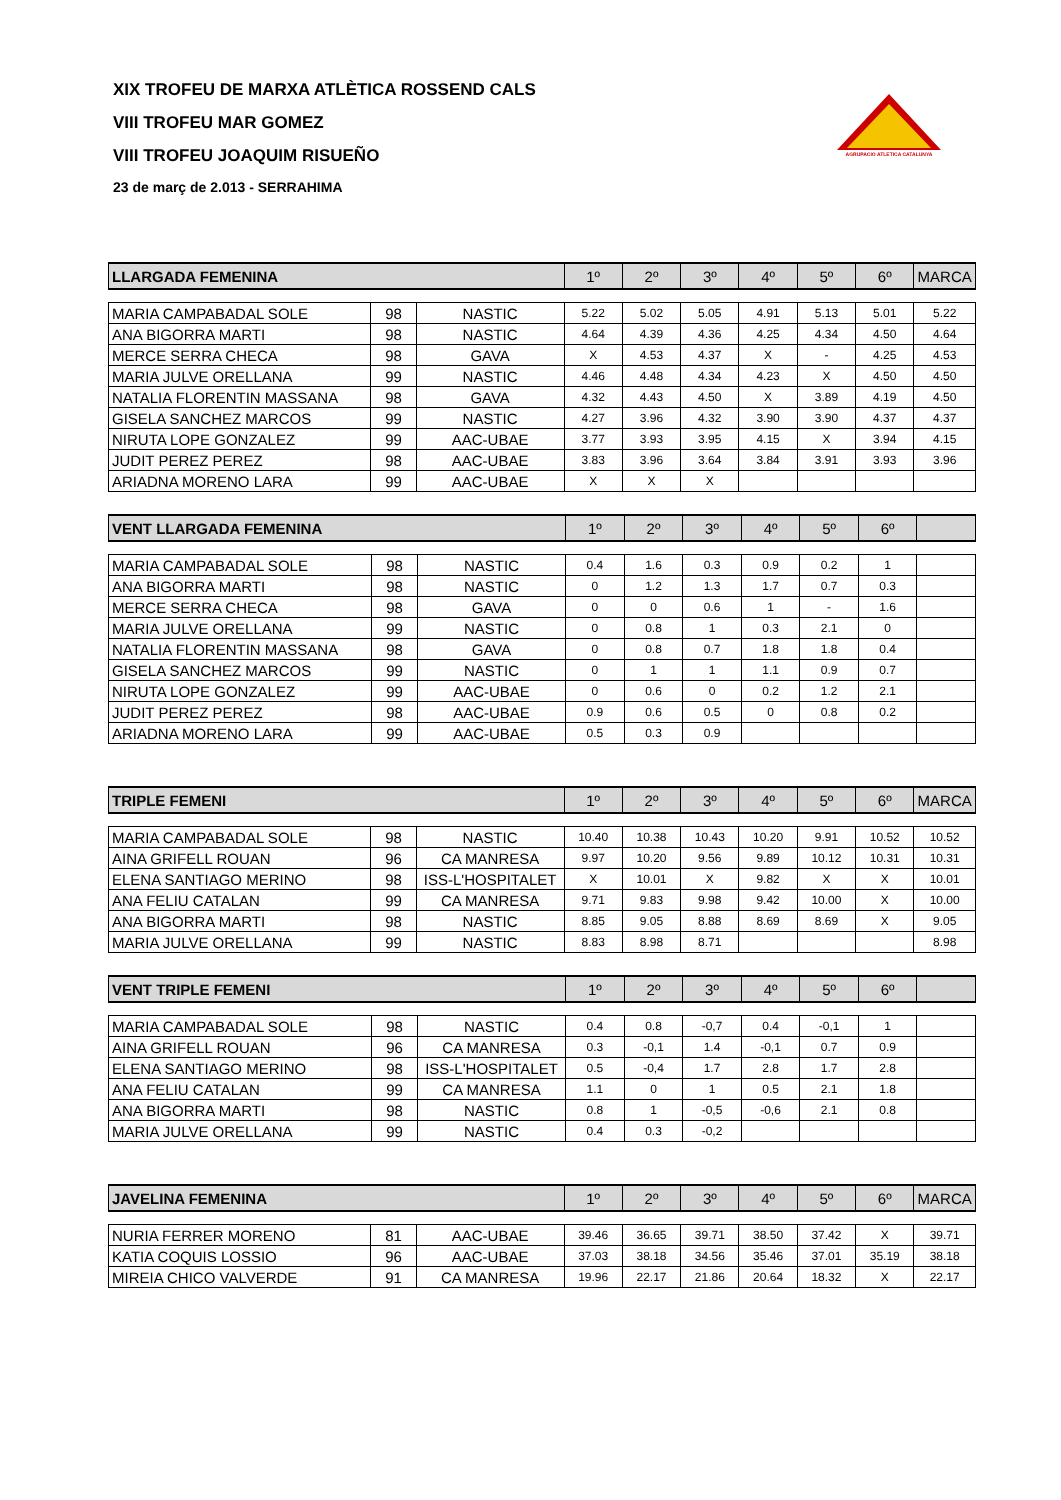XIX TROFEU DE MARXA ATLÈTICA ROSSEND CALS
VIII TROFEU MAR GOMEZ
VIII TROFEU JOAQUIM RISUEÑO
23 de març de 2.013 - SERRAHIMA
AGRUPACIO ATLETICA CATALUNYA
| LLARGADA FEMENINA | | | 1º | 2º | 3º | 4º | 5º | 6º | MARCA |
| MARIA CAMPABADAL SOLE | 98 | NASTIC | 5.22 | 5.02 | 5.05 | 4.91 | 5.13 | 5.01 | 5.22 |
| ANA BIGORRA MARTI | 98 | NASTIC | 4.64 | 4.39 | 4.36 | 4.25 | 4.34 | 4.50 | 4.64 |
| MERCE SERRA CHECA | 98 | GAVA | X | 4.53 | 4.37 | X | - | 4.25 | 4.53 |
| MARIA JULVE ORELLANA | 99 | NASTIC | 4.46 | 4.48 | 4.34 | 4.23 | X | 4.50 | 4.50 |
| NATALIA FLORENTIN MASSANA | 98 | GAVA | 4.32 | 4.43 | 4.50 | X | 3.89 | 4.19 | 4.50 |
| GISELA SANCHEZ MARCOS | 99 | NASTIC | 4.27 | 3.96 | 4.32 | 3.90 | 3.90 | 4.37 | 4.37 |
| NIRUTA LOPE GONZALEZ | 99 | AAC-UBAE | 3.77 | 3.93 | 3.95 | 4.15 | X | 3.94 | 4.15 |
| JUDIT PEREZ PEREZ | 98 | AAC-UBAE | 3.83 | 3.96 | 3.64 | 3.84 | 3.91 | 3.93 | 3.96 |
| ARIADNA MORENO LARA | 99 | AAC-UBAE | X | X | X | | | | |
| VENT LLARGADA FEMENINA | | | 1º | 2º | 3º | 4º | 5º | 6º | |
| MARIA CAMPABADAL SOLE | 98 | NASTIC | 0.4 | 1.6 | 0.3 | 0.9 | 0.2 | 1 | |
| ANA BIGORRA MARTI | 98 | NASTIC | 0 | 1.2 | 1.3 | 1.7 | 0.7 | 0.3 | |
| MERCE SERRA CHECA | 98 | GAVA | 0 | 0 | 0.6 | 1 | - | 1.6 | |
| MARIA JULVE ORELLANA | 99 | NASTIC | 0 | 0.8 | 1 | 0.3 | 2.1 | 0 | |
| NATALIA FLORENTIN MASSANA | 98 | GAVA | 0 | 0.8 | 0.7 | 1.8 | 1.8 | 0.4 | |
| GISELA SANCHEZ MARCOS | 99 | NASTIC | 0 | 1 | 1 | 1.1 | 0.9 | 0.7 | |
| NIRUTA LOPE GONZALEZ | 99 | AAC-UBAE | 0 | 0.6 | 0 | 0.2 | 1.2 | 2.1 | |
| JUDIT PEREZ PEREZ | 98 | AAC-UBAE | 0.9 | 0.6 | 0.5 | 0 | 0.8 | 0.2 | |
| ARIADNA MORENO LARA | 99 | AAC-UBAE | 0.5 | 0.3 | 0.9 | | | | |
| TRIPLE FEMENI | | | 1º | 2º | 3º | 4º | 5º | 6º | MARCA |
| MARIA CAMPABADAL SOLE | 98 | NASTIC | 10.40 | 10.38 | 10.43 | 10.20 | 9.91 | 10.52 | 10.52 |
| AINA GRIFELL ROUAN | 96 | CA MANRESA | 9.97 | 10.20 | 9.56 | 9.89 | 10.12 | 10.31 | 10.31 |
| ELENA SANTIAGO MERINO | 98 | ISS-L'HOSPITALET | X | 10.01 | X | 9.82 | X | X | 10.01 |
| ANA FELIU CATALAN | 99 | CA MANRESA | 9.71 | 9.83 | 9.98 | 9.42 | 10.00 | X | 10.00 |
| ANA BIGORRA MARTI | 98 | NASTIC | 8.85 | 9.05 | 8.88 | 8.69 | 8.69 | X | 9.05 |
| MARIA JULVE ORELLANA | 99 | NASTIC | 8.83 | 8.98 | 8.71 | | | | 8.98 |
| VENT TRIPLE FEMENI | | | 1º | 2º | 3º | 4º | 5º | 6º | |
| MARIA CAMPABADAL SOLE | 98 | NASTIC | 0.4 | 0.8 | -0,7 | 0.4 | -0,1 | 1 | |
| AINA GRIFELL ROUAN | 96 | CA MANRESA | 0.3 | -0,1 | 1.4 | -0,1 | 0.7 | 0.9 | |
| ELENA SANTIAGO MERINO | 98 | ISS-L'HOSPITALET | 0.5 | -0,4 | 1.7 | 2.8 | 1.7 | 2.8 | |
| ANA FELIU CATALAN | 99 | CA MANRESA | 1.1 | 0 | 1 | 0.5 | 2.1 | 1.8 | |
| ANA BIGORRA MARTI | 98 | NASTIC | 0.8 | 1 | -0,5 | -0,6 | 2.1 | 0.8 | |
| MARIA JULVE ORELLANA | 99 | NASTIC | 0.4 | 0.3 | -0,2 | | | | |
| JAVELINA FEMENINA | | | 1º | 2º | 3º | 4º | 5º | 6º | MARCA |
| NURIA FERRER MORENO | 81 | AAC-UBAE | 39.46 | 36.65 | 39.71 | 38.50 | 37.42 | X | 39.71 |
| KATIA COQUIS LOSSIO | 96 | AAC-UBAE | 37.03 | 38.18 | 34.56 | 35.46 | 37.01 | 35.19 | 38.18 |
| MIREIA CHICO VALVERDE | 91 | CA MANRESA | 19.96 | 22.17 | 21.86 | 20.64 | 18.32 | X | 22.17 |